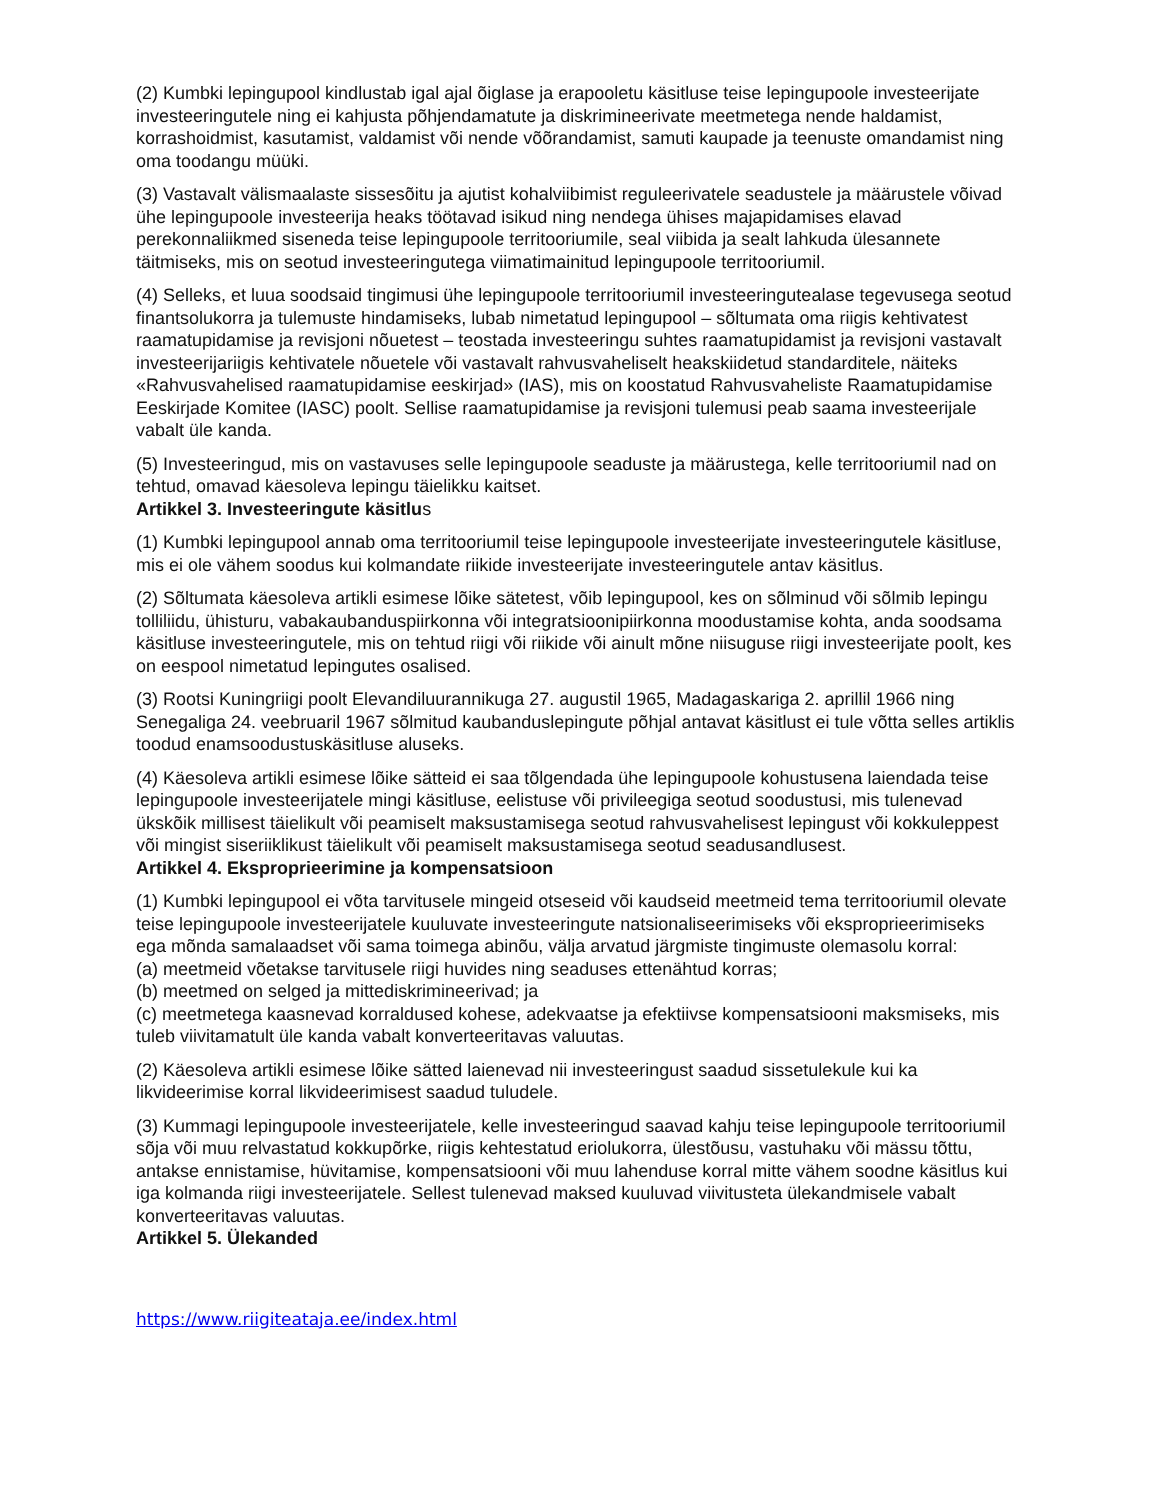(2) Kumbki lepingupool kindlustab igal ajal õiglase ja erapooletu käsitluse teise lepingupoole investeerijate investeeringutele ning ei kahjusta põhjendamatute ja diskrimineerivate meetmetega nende haldamist, korrashoidmist, kasutamist, valdamist või nende võõrandamist, samuti kaupade ja teenuste omandamist ning oma toodangu müüki.
(3) Vastavalt välismaalaste sissesõitu ja ajutist kohalviibimist reguleerivatele seadustele ja määrustele võivad ühe lepingupoole investeerija heaks töötavad isikud ning nendega ühises majapidamises elavad perekonnaliikmed siseneda teise lepingupoole territooriumile, seal viibida ja sealt lahkuda ülesannete täitmiseks, mis on seotud investeeringutega viimatimainitud lepingupoole territooriumil.
(4) Selleks, et luua soodsaid tingimusi ühe lepingupoole territooriumil investeeringutealase tegevusega seotud finantsolukorra ja tulemuste hindamiseks, lubab nimetatud lepingupool – sõltumata oma riigis kehtivatest raamatupidamise ja revisjoni nõuetest – teostada investeeringu suhtes raamatupidamist ja revisjoni vastavalt investeerijariigis kehtivatele nõuetele või vastavalt rahvusvaheliselt heakskiidetud standarditele, näiteks «Rahvusvahelised raamatupidamise eeskirjad» (IAS), mis on koostatud Rahvusvaheliste Raamatupidamise Eeskirjade Komitee (IASC) poolt. Sellise raamatupidamise ja revisjoni tulemusi peab saama investeerijale vabalt üle kanda.
(5) Investeeringud, mis on vastavuses selle lepingupoole seaduste ja määrustega, kelle territooriumil nad on tehtud, omavad käesoleva lepingu täielikku kaitset.
Artikkel 3. Investeeringute käsitlus
(1) Kumbki lepingupool annab oma territooriumil teise lepingupoole investeerijate investeeringutele käsitluse, mis ei ole vähem soodus kui kolmandate riikide investeerijate investeeringutele antav käsitlus.
(2) Sõltumata käesoleva artikli esimese lõike sätetest, võib lepingupool, kes on sõlminud või sõlmib lepingu tolliliidu, ühisturu, vabakaubanduspiirkonna või integratsioonipiirkonna moodustamise kohta, anda soodsama käsitluse investeeringutele, mis on tehtud riigi või riikide või ainult mõne niisuguse riigi investeerijate poolt, kes on eespool nimetatud lepingutes osalised.
(3) Rootsi Kuningriigi poolt Elevandiluurannikuga 27. augustil 1965, Madagaskariga 2. aprillil 1966 ning Senegaliga 24. veebruaril 1967 sõlmitud kaubanduslepingute põhjal antavat käsitlust ei tule võtta selles artiklis toodud enamsoodustuskäsitluse aluseks.
(4) Käesoleva artikli esimese lõike sätteid ei saa tõlgendada ühe lepingupoole kohustusena laiendada teise lepingupoole investeerijatele mingi käsitluse, eelistuse või privileegiga seotud soodustusi, mis tulenevad ükskõik millisest täielikult või peamiselt maksustamisega seotud rahvusvahelisest lepingust või kokkuleppest või mingist siseriiklikust täielikult või peamiselt maksustamisega seotud seadusandlusest.
Artikkel 4. Eksproprieerimine ja kompensatsioon
(1) Kumbki lepingupool ei võta tarvitusele mingeid otseseid või kaudseid meetmeid tema territooriumil olevate teise lepingupoole investeerijatele kuuluvate investeeringute natsionaliseerimiseks või eksproprieerimiseks ega mõnda samalaadset või sama toimega abinõu, välja arvatud järgmiste tingimuste olemasolu korral:
(a) meetmeid võetakse tarvitusele riigi huvides ning seaduses ettenähtud korras;
(b) meetmed on selged ja mittediskrimineerivad; ja
(c) meetmetega kaasnevad korraldused kohese, adekvaatse ja efektiivse kompensatsiooni maksmiseks, mis tuleb viivitamatult üle kanda vabalt konverteeritavas valuutas.
(2) Käesoleva artikli esimese lõike sätted laienevad nii investeeringust saadud sissetulekule kui ka likvideerimise korral likvideerimisest saadud tuludele.
(3) Kummagi lepingupoole investeerijatele, kelle investeeringud saavad kahju teise lepingupoole territooriumil sõja või muu relvastatud kokkupõrke, riigis kehtestatud eriolukorra, ülestõusu, vastuhaku või mässu tõttu, antakse ennistamise, hüvitamise, kompensatsiooni või muu lahenduse korral mitte vähem soodne käsitlus kui iga kolmanda riigi investeerijatele. Sellest tulenevad maksed kuuluvad viivitusteta ülekandmisele vabalt konverteeritavas valuutas.
Artikkel 5. Ülekanded
https://www.riigiteataja.ee/index.html